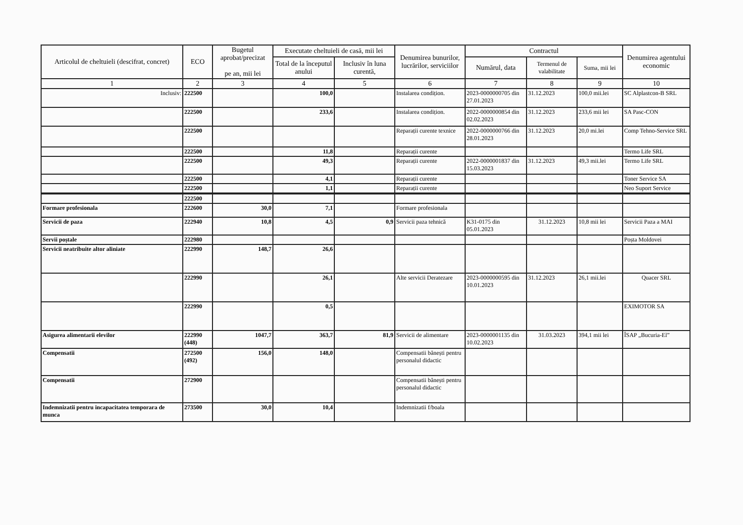| Articolul de cheltuieli (descifrat, concret) | ECO | Bugetul aprobat/precizat pe an, mii lei | Executate cheltuieli de casă, mii lei | | Denumirea bunurilor, lucrărilor, serviciilor | Contractul | | | Denumirea agentului economic |
| --- | --- | --- | --- | --- | --- | --- | --- | --- | --- |
| | | | Total de la începutul anului | Inclusiv în luna curentă, | | Numărul, data | Termenul de valabilitate | Suma, mii lei | |
| 1 | 2 | 3 | 4 | 5 | 6 | 7 | 8 | 9 | 10 |
| Inclusiv: | 222500 | | 100,0 | | Instalarea condițion. | 2023-0000000705 din 27.01.2023 | 31.12.2023 | 100,0 mii.lei | SC Alplastcon-B SRL |
| | 222500 | | 233,6 | | Instalarea condițion. | 2022-0000000854 din 02.02.2023 | 31.12.2023 | 233,6 mii lei | SA Pasc-CON |
| | 222500 | | | | Reparații curente texnice | 2022-0000000766 din 28.01.2023 | 31.12.2023 | 20,0 mi.lei | Comp Tehno-Service SRL |
| | 222500 | | 11,8 | | Reparații curente | | | | Termo Life SRL |
| | 222500 | | 49,3 | | Reparații curente | 2022-0000001837 din 15.03.2023 | 31.12.2023 | 49,3 mii.lei | Termo Life SRL |
| | 222500 | | 4,1 | | Reparații curente | | | | Toner Service SA |
| | 222500 | | 1,1 | | Reparații curente | | | | Neo Suport Service |
| | 222500 | | | | | | | | |
| Formare profesionala | 222600 | 30,0 | 7,1 | | Formare profesionala | | | | |
| Servicii de paza | 222940 | 10,8 | 4,5 | 0,9 | Servicii paza tehnică | K31-0175 din 05.01.2023 | 31.12.2023 | 10,8 mii lei | Servicii Paza a MAI |
| Servii poștale | 222980 | | | | | | | | Poșta Moldovei |
| Servicii neatribuite altor aliniate | 222990 | 148,7 | 26,6 | | | | | | |
| | 222990 | | 26,1 | | Alte servicii Deratezare | 2023-0000000595 din 10.01.2023 | 31.12.2023 | 26,1 mii.lei | Quacer SRL |
| | 222990 | | 0,5 | | | | | | EXIMOTOR SA |
| Asigurea alimentarii elevilor | 222990 (448) | 1047,7 | 363,7 | 81,9 | Servicii de alimentare | 2023-0000001135 din 10.02.2023 | 31.03.2023 | 394,1 mii lei | ÎSAP „Bucuria-El” |
| Compensatii | 272500 (492) | 156,0 | 148,0 | | Compensatii bănești pentru personalul didactic | | | | |
| Compensatii | 272900 | | | | Compensatii bănești pentru personalul didactic | | | | |
| Indemnizatii pentru incapacitatea temporara de munca | 273500 | 30,0 | 10,4 | | Indemnizatii f/boala | | | | |